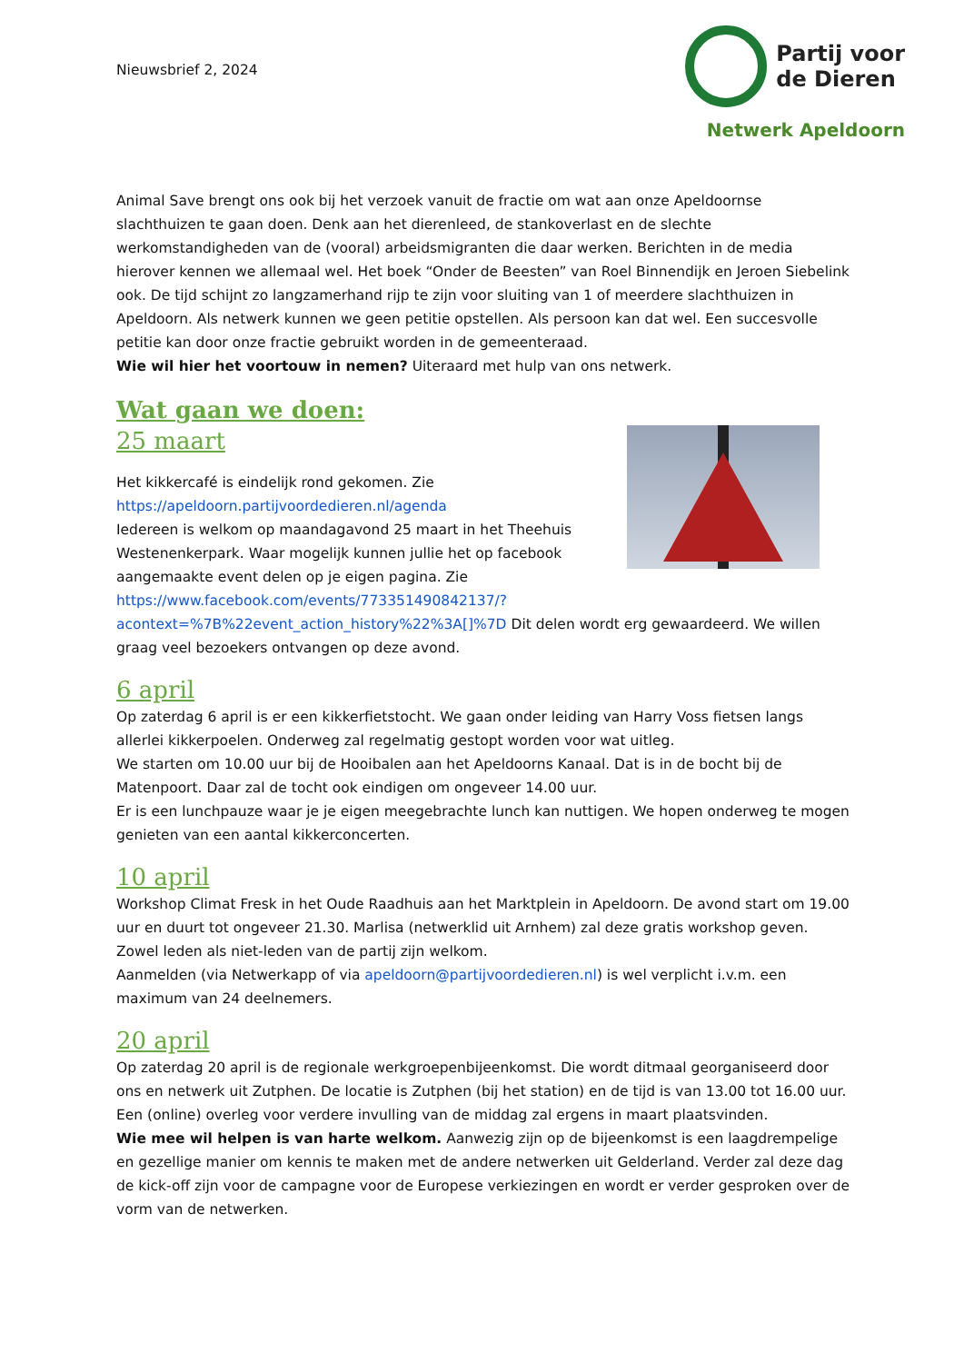Nieuwsbrief 2, 2024
Partij voor
de Dieren
Netwerk Apeldoorn
Animal Save brengt ons ook bij het verzoek vanuit de fractie om wat aan onze Apeldoornse slachthuizen te gaan doen. Denk aan het dierenleed, de stankoverlast en de slechte werkomstandigheden van de (vooral) arbeidsmigranten die daar werken. Berichten in de media hierover kennen we allemaal wel. Het boek “Onder de Beesten” van Roel Binnendijk en Jeroen Siebelink ook. De tijd schijnt zo langzamerhand rijp te zijn voor sluiting van 1 of meerdere slachthuizen in Apeldoorn. Als netwerk kunnen we geen petitie opstellen. Als persoon kan dat wel. Een succesvolle petitie kan door onze fractie gebruikt worden in de gemeenteraad.
Wie wil hier het voortouw in nemen? Uiteraard met hulp van ons netwerk.
Wat gaan we doen:
25 maart
Het kikkercafé is eindelijk rond gekomen. Zie
https://apeldoorn.partijvoordedieren.nl/agenda
Iedereen is welkom op maandagavond 25 maart in het Theehuis Westenenkerpark. Waar mogelijk kunnen jullie het op facebook aangemaakte event delen op je eigen pagina. Zie https://www.facebook.com/events/773351490842137/?acontext=%7B%22event_action_history%22%3A[]%7D Dit delen wordt erg gewaardeerd. We willen graag veel bezoekers ontvangen op deze avond.
6 april
Op zaterdag 6 april is er een kikkerfietstocht. We gaan onder leiding van Harry Voss fietsen langs allerlei kikkerpoelen. Onderweg zal regelmatig gestopt worden voor wat uitleg.
We starten om 10.00 uur bij de Hooibalen aan het Apeldoorns Kanaal. Dat is in de bocht bij de Matenpoort. Daar zal de tocht ook eindigen om ongeveer 14.00 uur.
Er is een lunchpauze waar je je eigen meegebrachte lunch kan nuttigen. We hopen onderweg te mogen genieten van een aantal kikkerconcerten.
10 april
Workshop Climat Fresk in het Oude Raadhuis aan het Marktplein in Apeldoorn. De avond start om 19.00 uur en duurt tot ongeveer 21.30. Marlisa (netwerklid uit Arnhem) zal deze gratis workshop geven. Zowel leden als niet-leden van de partij zijn welkom.
Aanmelden (via Netwerkapp of via apeldoorn@partijvoordedieren.nl) is wel verplicht i.v.m. een maximum van 24 deelnemers.
20 april
Op zaterdag 20 april is de regionale werkgroepenbijeenkomst. Die wordt ditmaal georganiseerd door ons en netwerk uit Zutphen. De locatie is Zutphen (bij het station) en de tijd is van 13.00 tot 16.00 uur. Een (online) overleg voor verdere invulling van de middag zal ergens in maart plaatsvinden.
Wie mee wil helpen is van harte welkom. Aanwezig zijn op de bijeenkomst is een laagdrempelige en gezellige manier om kennis te maken met de andere netwerken uit Gelderland. Verder zal deze dag de kick-off zijn voor de campagne voor de Europese verkiezingen en wordt er verder gesproken over de vorm van de netwerken.